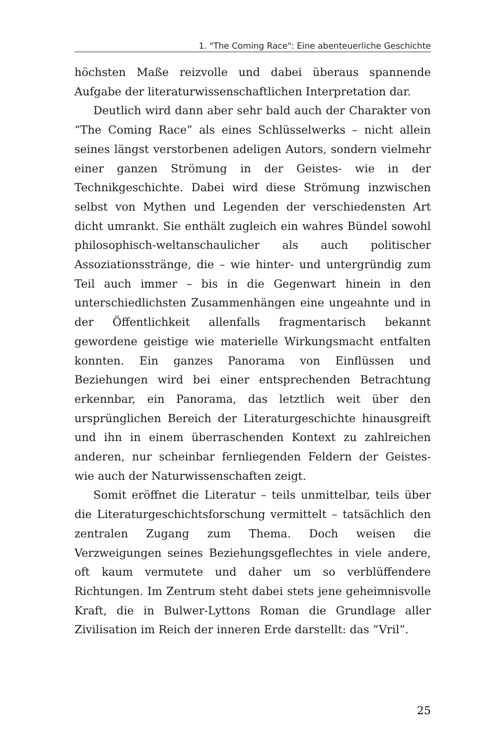1. "The Coming Race": Eine abenteuerliche Geschichte
höchsten Maße reizvolle und dabei überaus spannende Aufgabe der literaturwissenschaftlichen Interpretation dar.
Deutlich wird dann aber sehr bald auch der Charakter von “The Coming Race” als eines Schlüsselwerks – nicht allein seines längst verstorbenen adeligen Autors, sondern vielmehr einer ganzen Strömung in der Geistes- wie in der Technikgeschichte. Dabei wird diese Strömung inzwischen selbst von Mythen und Legenden der verschiedensten Art dicht umrankt. Sie enthält zugleich ein wahres Bündel sowohl philosophisch-weltanschaulicher als auch politischer Assoziationsstränge, die – wie hinter- und untergründig zum Teil auch immer – bis in die Gegenwart hinein in den unterschiedlichsten Zusammenhängen eine ungeahnte und in der Öffentlichkeit allenfalls fragmentarisch bekannt gewordene geistige wie materielle Wirkungsmacht entfalten konnten. Ein ganzes Panorama von Einflüssen und Beziehungen wird bei einer entsprechenden Betrachtung erkennbar, ein Panorama, das letztlich weit über den ursprünglichen Bereich der Literaturgeschichte hinausgreift und ihn in einem überraschenden Kontext zu zahlreichen anderen, nur scheinbar fernliegenden Feldern der Geistes- wie auch der Naturwissenschaften zeigt.
Somit eröffnet die Literatur – teils unmittelbar, teils über die Literaturgeschichtsforschung vermittelt – tatsächlich den zentralen Zugang zum Thema. Doch weisen die Verzweigungen seines Beziehungsgeflechtes in viele andere, oft kaum vermutete und daher um so verblüffendere Richtungen. Im Zentrum steht dabei stets jene geheimnisvolle Kraft, die in Bulwer-Lyttons Roman die Grundlage aller Zivilisation im Reich der inneren Erde darstellt: das “Vril”.
25